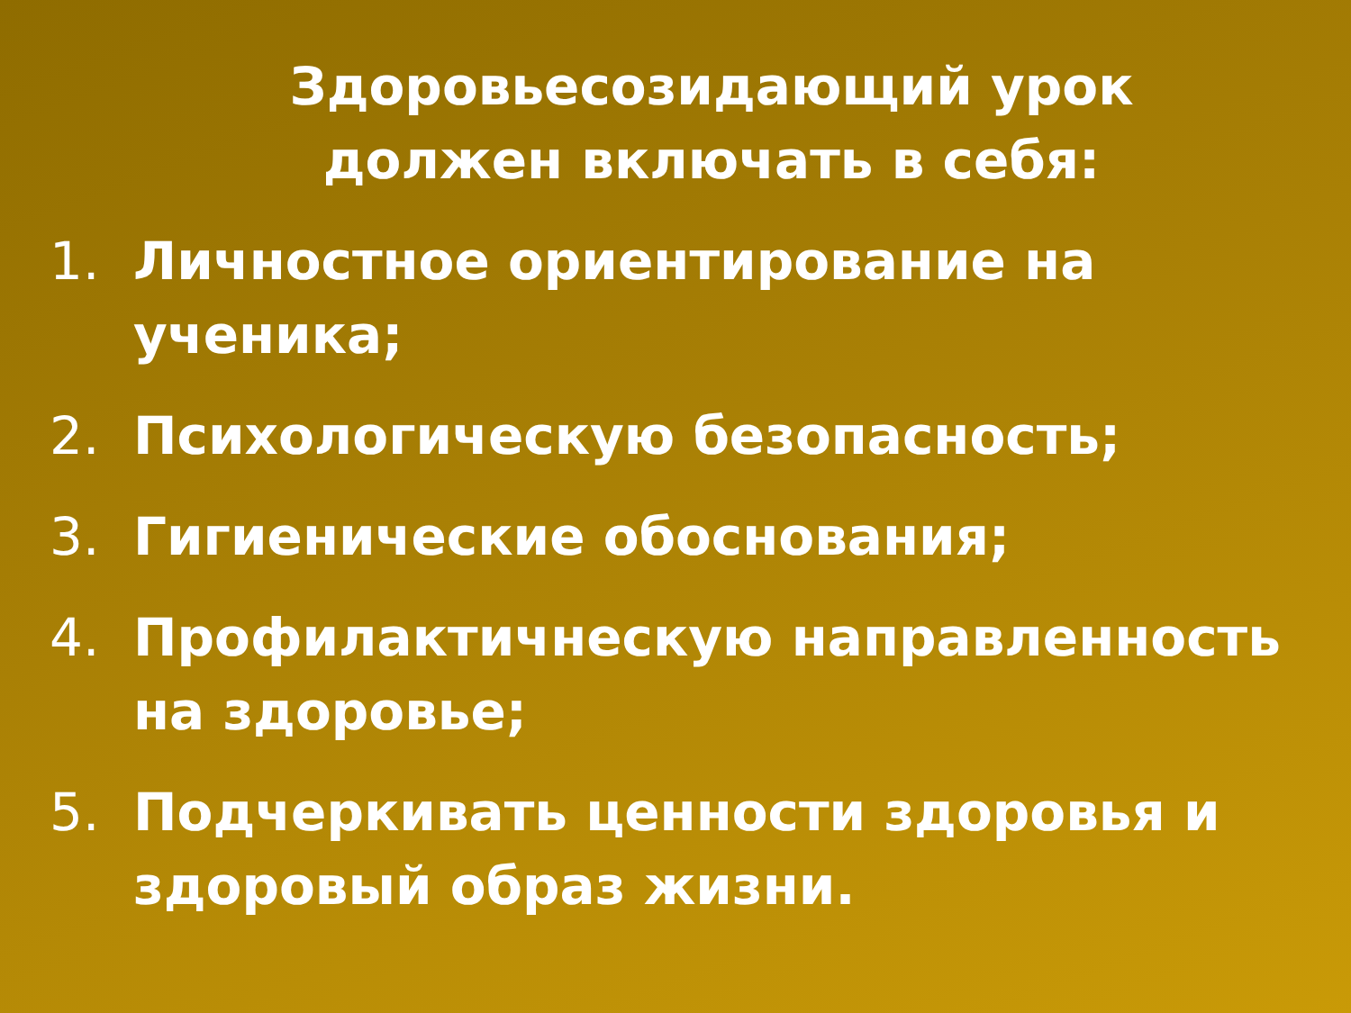Здоровьесозидающий урок должен включать в себя:
1. Личностное ориентирование на ученика;
2. Психологическую безопасность;
3. Гигиенические обоснования;
4. Профилактичнескую направленность на здоровье;
5. Подчеркивать ценности здоровья и здоровый образ жизни.